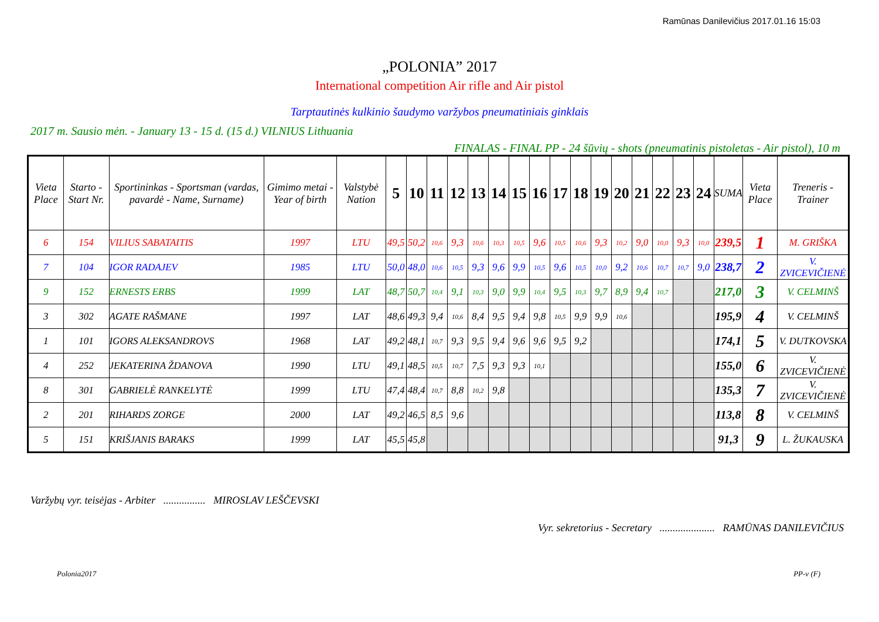Ramūnas Danilevičius 2017.01.16 15:03
„POLONIA” 2017
International competition Air rifle and Air pistol
Tarptautinės kulkinio šaudymo varžybos pneumatiniais ginklais
2017 m. Sausio mėn. - January 13 - 15 d. (15 d.) VILNIUS Lithuania
FINALAS - FINAL PP - 24 šūvių - shots (pneumatinis pistoletas - Air pistol), 10 m
| Vieta Place | Starto - Start Nr. | Sportininkas - Sportsman (vardas, pavardė - Name, Surname) | Gimimo metai - Year of birth | Valstybė Nation | 5 | 10 | 11 | 12 | 13 | 14 | 15 | 16 | 17 | 18 | 19 | 20 | 21 | 22 | 23 | 24 | SUMA | Vieta Place | Treneris - Trainer |
| --- | --- | --- | --- | --- | --- | --- | --- | --- | --- | --- | --- | --- | --- | --- | --- | --- | --- | --- | --- | --- | --- | --- | --- |
| 6 | 154 | VILIUS SABATAITIS | 1997 | LTU | 49,5 | 50,2 | 10,6 | 9,3 | 10,6 | 10,3 | 10,5 | 9,6 | 10,5 | 10,6 | 9,3 | 10,2 | 9,0 | 10,0 | 9,3 | 10,0 | 239,5 | 1 | M. GRIŠKA |
| 7 | 104 | IGOR RADAJEV | 1985 | LTU | 50,0 | 48,0 | 10,6 | 10,5 | 9,3 | 9,6 | 9,9 | 10,5 | 9,6 | 10,5 | 10,0 | 9,2 | 10,6 | 10,7 | 10,7 | 9,0 | 238,7 | 2 | V. ZVICEVIČIENĖ |
| 9 | 152 | ERNESTS ERBS | 1999 | LAT | 48,7 | 50,7 | 10,4 | 9,1 | 10,3 | 9,0 | 9,9 | 10,4 | 9,5 | 10,3 | 9,7 | 8,9 | 9,4 | 10,7 | | | 217,0 | 3 | V. CELMINŠ |
| 3 | 302 | AGATE RAŠMANE | 1997 | LAT | 48,6 | 49,3 | 9,4 | 10,6 | 8,4 | 9,5 | 9,4 | 9,8 | 10,5 | 9,9 | 9,9 | 10,6 | | | | | 195,9 | 4 | V. CELMINŠ |
| 1 | 101 | IGORS ALEKSANDROVS | 1968 | LAT | 49,2 | 48,1 | 10,7 | 9,3 | 9,5 | 9,4 | 9,6 | 9,6 | 9,5 | 9,2 | | | | | | | 174,1 | 5 | V. DUTKOVSKA |
| 4 | 252 | JEKATERINA ŽDANOVA | 1990 | LTU | 49,1 | 48,5 | 10,5 | 10,7 | 7,5 | 9,3 | 9,3 | 10,1 | | | | | | | | | 155,0 | 6 | V. ZVICEVIČIENĖ |
| 8 | 301 | GABRIELĖ RANKELYTĖ | 1999 | LTU | 47,4 | 48,4 | 10,7 | 8,8 | 10,2 | 9,8 | | | | | | | | | | | 135,3 | 7 | V. ZVICEVIČIENĖ |
| 2 | 201 | RIHARDS ZORGE | 2000 | LAT | 49,2 | 46,5 | 8,5 | 9,6 | | | | | | | | | | | | | 113,8 | 8 | V. CELMINŠ |
| 5 | 151 | KRIŠJANIS BARAKS | 1999 | LAT | 45,5 | 45,8 | | | | | | | | | | | | | | | 91,3 | 9 | L. ŽUKAUSKA |
Varžybų vyr. teisėjas - Arbiter ................ MIROSLAV LEŠČEVSKI
Vyr. sekretorius - Secretary ..................... RAMŪNAS DANILEVIČIUS
Polonia2017 PP-v (F)